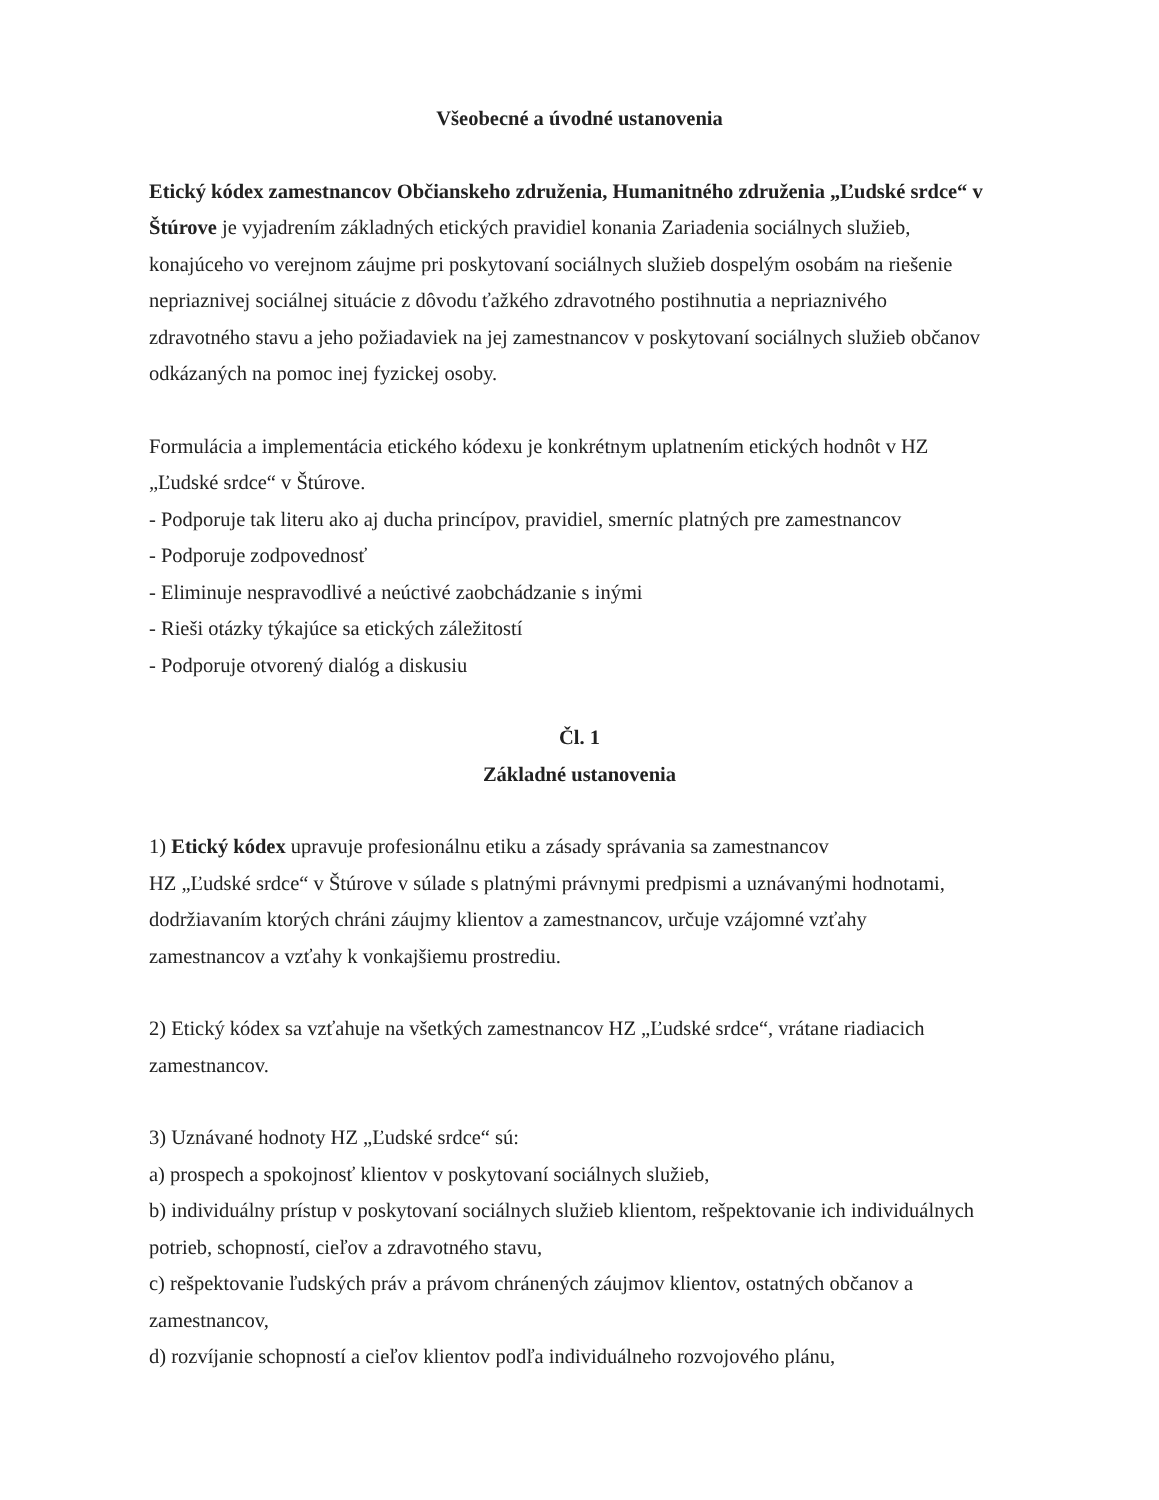Všeobecné a úvodné ustanovenia
Etický kódex zamestnancov Občianskeho združenia, Humanitného združenia „Ľudské srdce“ v Štúrove je vyjadrením základných etických pravidiel konania Zariadenia sociálnych služieb, konajúceho vo verejnom záujme pri poskytovaní sociálnych služieb dospelým osobám na riešenie nepriaznivej sociálnej situácie z dôvodu ťažkého zdravotného postihnutia a nepriaznivého zdravotného stavu a jeho požiadaviek na jej zamestnancov v poskytovaní sociálnych služieb občanov odkázaných na pomoc inej fyzickej osoby.
Formulácia a implementácia etického kódexu je konkrétnym uplatnením etických hodnôt v HZ „Ľudské srdce“ v Štúrove.
- Podporuje tak literu ako aj ducha princípov, pravidiel, smerníc platných pre zamestnancov
- Podporuje zodpovednosť
- Eliminuje nespravodlivé a neúctivé zaobchádzanie s inými
- Rieši otázky týkajúce sa etických záležitostí
- Podporuje otvorený dialóg a diskusiu
Čl. 1
Základné ustanovenia
1) Etický kódex upravuje profesionálnu etiku a zásady správania sa zamestnancov
HZ „Ľudské srdce“ v Štúrove v súlade s platnými právnymi predpismi a uznávanými hodnotami, dodržiavaním ktorých chráni záujmy klientov a zamestnancov, určuje vzájomné vzťahy zamestnancov a vzťahy k vonkajšiemu prostrediu.
2) Etický kódex sa vzťahuje na všetkých zamestnancov HZ „Ľudské srdce“, vrátane riadiacich zamestnancov.
3) Uznávané hodnoty HZ „Ľudské srdce“ sú:
a) prospech a spokojnosť klientov v poskytovaní sociálnych služieb,
b) individuálny prístup v poskytovaní sociálnych služieb klientom, rešpektovanie ich individuálnych potrieb, schopností, cieľov a zdravotného stavu,
c) rešpektovanie ľudských práv a právom chránených záujmov klientov, ostatných občanov a zamestnancov,
d) rozvíjanie schopností a cieľov klientov podľa individuálneho rozvojového plánu,